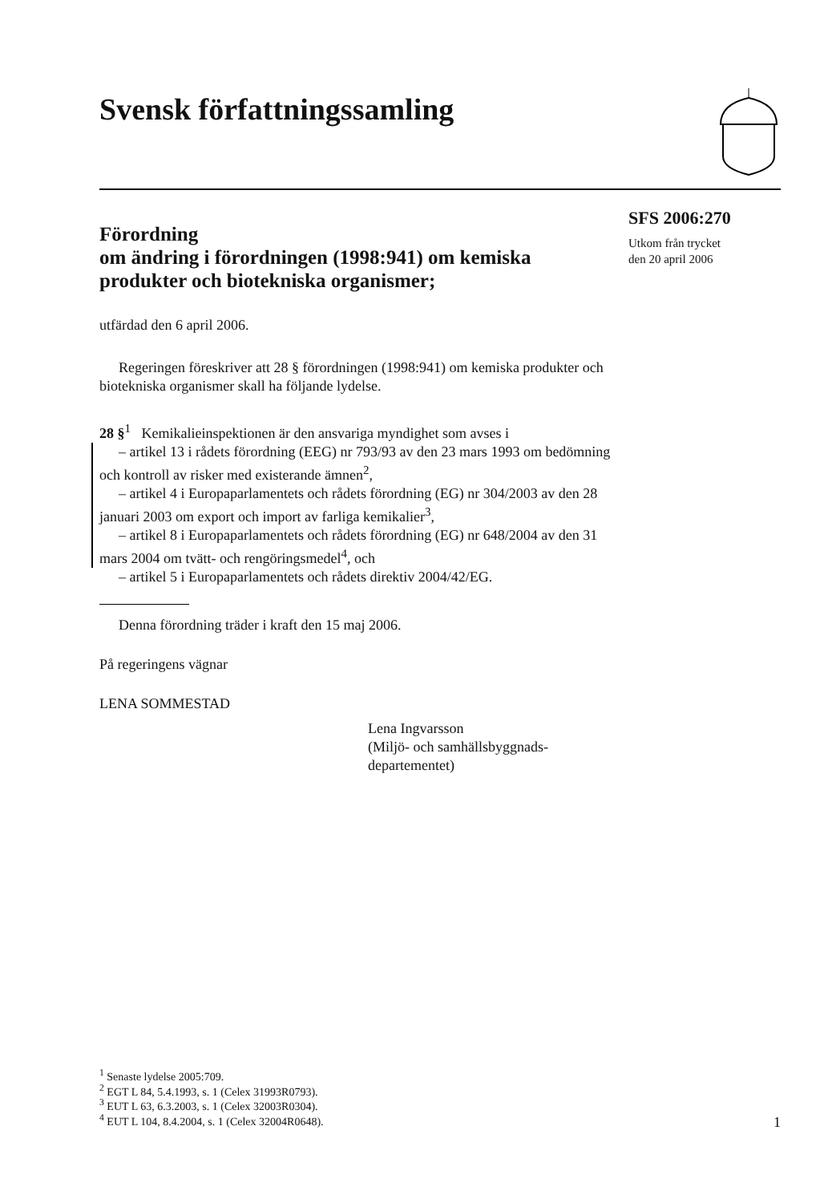Svensk författningssamling
Förordning
om ändring i förordningen (1998:941) om kemiska produkter och biotekniska organismer;
SFS 2006:270
Utkom från trycket
den 20 april 2006
utfärdad den 6 april 2006.
Regeringen föreskriver att 28 § förordningen (1998:941) om kemiska produkter och biotekniska organismer skall ha följande lydelse.
28 §<sup>1</sup> Kemikalieinspektionen är den ansvariga myndighet som avses i
– artikel 13 i rådets förordning (EEG) nr 793/93 av den 23 mars 1993 om bedömning och kontroll av risker med existerande ämnen<sup>2</sup>,
– artikel 4 i Europaparlamentets och rådets förordning (EG) nr 304/2003 av den 28 januari 2003 om export och import av farliga kemikalier<sup>3</sup>,
– artikel 8 i Europaparlamentets och rådets förordning (EG) nr 648/2004 av den 31 mars 2004 om tvätt- och rengöringsmedel<sup>4</sup>, och
– artikel 5 i Europaparlamentets och rådets direktiv 2004/42/EG.
Denna förordning träder i kraft den 15 maj 2006.
På regeringens vägnar
LENA SOMMESTAD
Lena Ingvarsson
(Miljö- och samhällsbyggnads-
departementet)
<sup>1</sup> Senaste lydelse 2005:709.
<sup>2</sup> EGT L 84, 5.4.1993, s. 1 (Celex 31993R0793).
<sup>3</sup> EUT L 63, 6.3.2003, s. 1 (Celex 32003R0304).
<sup>4</sup> EUT L 104, 8.4.2004, s. 1 (Celex 32004R0648).
1